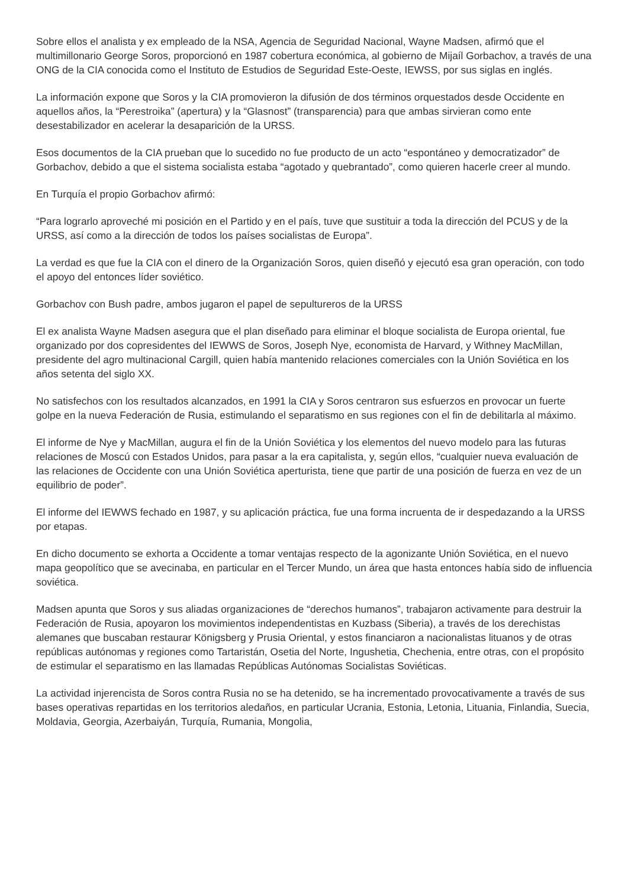Sobre ellos el analista y ex empleado de la NSA, Agencia de Seguridad Nacional, Wayne Madsen, afirmó que el multimillonario George Soros, proporcionó en 1987 cobertura económica, al gobierno de Mijaíl Gorbachov, a través de una ONG de la CIA conocida como el Instituto de Estudios de Seguridad Este-Oeste, IEWSS, por sus siglas en inglés.
La información expone que Soros y la CIA promovieron la difusión de dos términos orquestados desde Occidente en aquellos años, la “Perestroika” (apertura) y la “Glasnost” (transparencia) para que ambas sirvieran como ente desestabilizador en acelerar la desaparición de la URSS.
Esos documentos de la CIA prueban que lo sucedido no fue producto de un acto “espontáneo y democratizador” de Gorbachov, debido a que el sistema socialista estaba “agotado y quebrantado”, como quieren hacerle creer al mundo.
En Turquía el propio Gorbachov afirmó:
“Para lograrlo aproveché mi posición en el Partido y en el país, tuve que sustituir a toda la dirección del PCUS y de la URSS, así como a la dirección de todos los países socialistas de Europa”.
La verdad es que fue la CIA con el dinero de la Organización Soros, quien diseñó y ejecutó esa gran operación, con todo el apoyo del entonces líder soviético.
Gorbachov con Bush padre, ambos jugaron el papel de sepultureros de la URSS
El ex analista Wayne Madsen asegura que el plan diseñado para eliminar el bloque socialista de Europa oriental, fue organizado por dos copresidentes del IEWWS de Soros, Joseph Nye, economista de Harvard, y Withney MacMillan, presidente del agro multinacional Cargill, quien había mantenido relaciones comerciales con la Unión Soviética en los años setenta del siglo XX.
No satisfechos con los resultados alcanzados, en 1991 la CIA y Soros centraron sus esfuerzos en provocar un fuerte golpe en la nueva Federación de Rusia, estimulando el separatismo en sus regiones con el fin de debilitarla al máximo.
El informe de Nye y MacMillan, augura el fin de la Unión Soviética y los elementos del nuevo modelo para las futuras relaciones de Moscú con Estados Unidos, para pasar a la era capitalista, y, según ellos, “cualquier nueva evaluación de las relaciones de Occidente con una Unión Soviética aperturista, tiene que partir de una posición de fuerza en vez de un equilibrio de poder”.
El informe del IEWWS fechado en 1987, y su aplicación práctica, fue una forma incruenta de ir despedazando a la URSS por etapas.
En dicho documento se exhorta a Occidente a tomar ventajas respecto de la agonizante Unión Soviética, en el nuevo mapa geopolítico que se avecinaba, en particular en el Tercer Mundo, un área que hasta entonces había sido de influencia soviética.
Madsen apunta que Soros y sus aliadas organizaciones de “derechos humanos”, trabajaron activamente para destruir la Federación de Rusia, apoyaron los movimientos independentistas en Kuzbass (Siberia), a través de los derechistas alemanes que buscaban restaurar Königsberg y Prusia Oriental, y estos financiaron a nacionalistas lituanos y de otras repúblicas autónomas y regiones como Tartaristán, Osetia del Norte, Ingushetia, Chechenia, entre otras, con el propósito de estimular el separatismo en las llamadas Repúblicas Autónomas Socialistas Soviéticas.
La actividad injerencista de Soros contra Rusia no se ha detenido, se ha incrementado provocativamente a través de sus bases operativas repartidas en los territorios aledaños, en particular Ucrania, Estonia, Letonia, Lituania, Finlandia, Suecia, Moldavia, Georgia, Azerbaiyán, Turquía, Rumania, Mongolia,